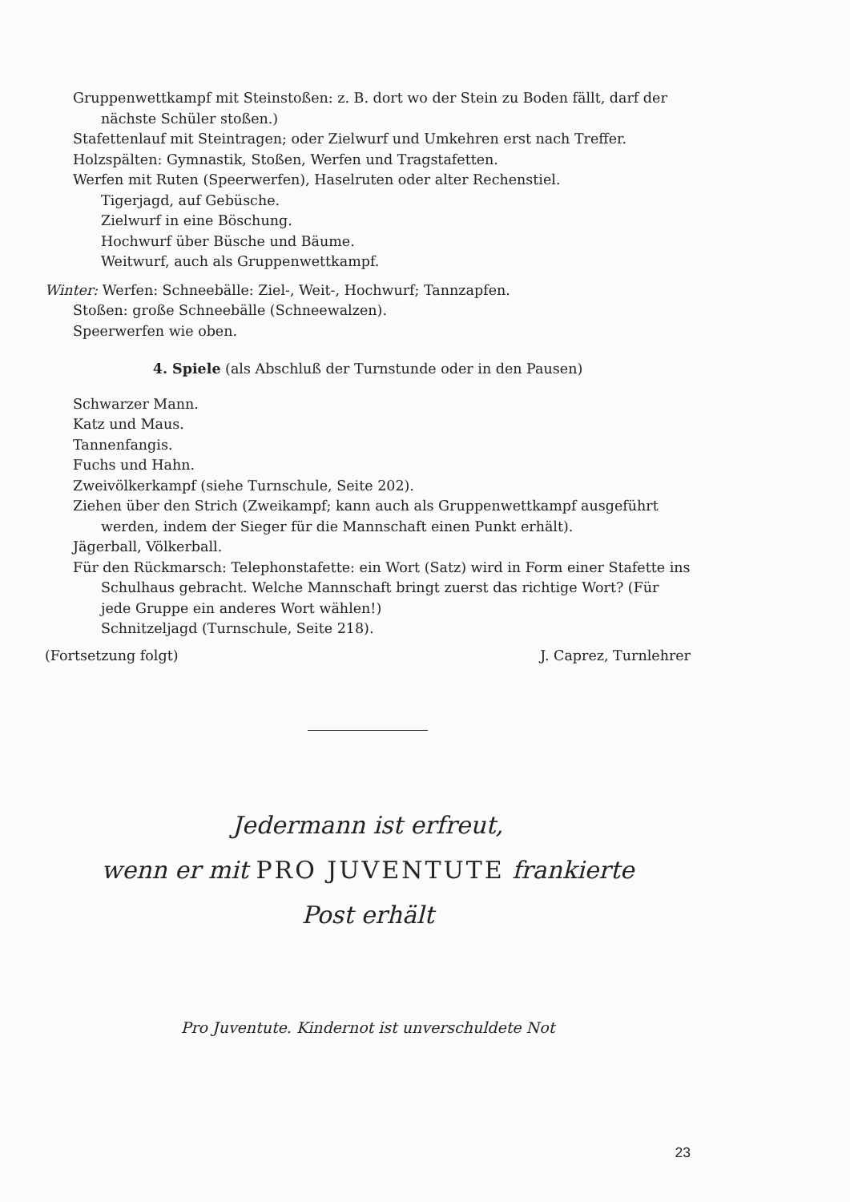Gruppenwettkampf mit Steinstoßen: z. B. dort wo der Stein zu Boden fällt, darf der nächste Schüler stoßen.)
Stafettenlauf mit Steintragen; oder Zielwurf und Umkehren erst nach Treffer.
Holzspälten: Gymnastik, Stoßen, Werfen und Tragstafetten.
Werfen mit Ruten (Speerwerfen), Haselruten oder alter Rechenstiel.
Tigerjagd, auf Gebüsche.
Zielwurf in eine Böschung.
Hochwurf über Büsche und Bäume.
Weitwurf, auch als Gruppenwettkampf.
Winter: Werfen: Schneebälle: Ziel-, Weit-, Hochwurf; Tannzapfen.
Stoßen: große Schneebälle (Schneewalzen).
Speerwerfen wie oben.
4. Spiele (als Abschluß der Turnstunde oder in den Pausen)
Schwarzer Mann.
Katz und Maus.
Tannenfangis.
Fuchs und Hahn.
Zweivölkerkampf (siehe Turnschule, Seite 202).
Ziehen über den Strich (Zweikampf; kann auch als Gruppenwettkampf ausgeführt werden, indem der Sieger für die Mannschaft einen Punkt erhält).
Jägerball, Völkerball.
Für den Rückmarsch: Telephonstafette: ein Wort (Satz) wird in Form einer Stafette ins Schulhaus gebracht. Welche Mannschaft bringt zuerst das richtige Wort? (Für jede Gruppe ein anderes Wort wählen!)
Schnitzeljagd (Turnschule, Seite 218).
(Fortsetzung folgt) J. Caprez, Turnlehrer
Jedermann ist erfreut,
wenn er mit PRO JUVENTUTE frankierte
Post erhält
Pro Juventute. Kindernot ist unverschuldete Not
23